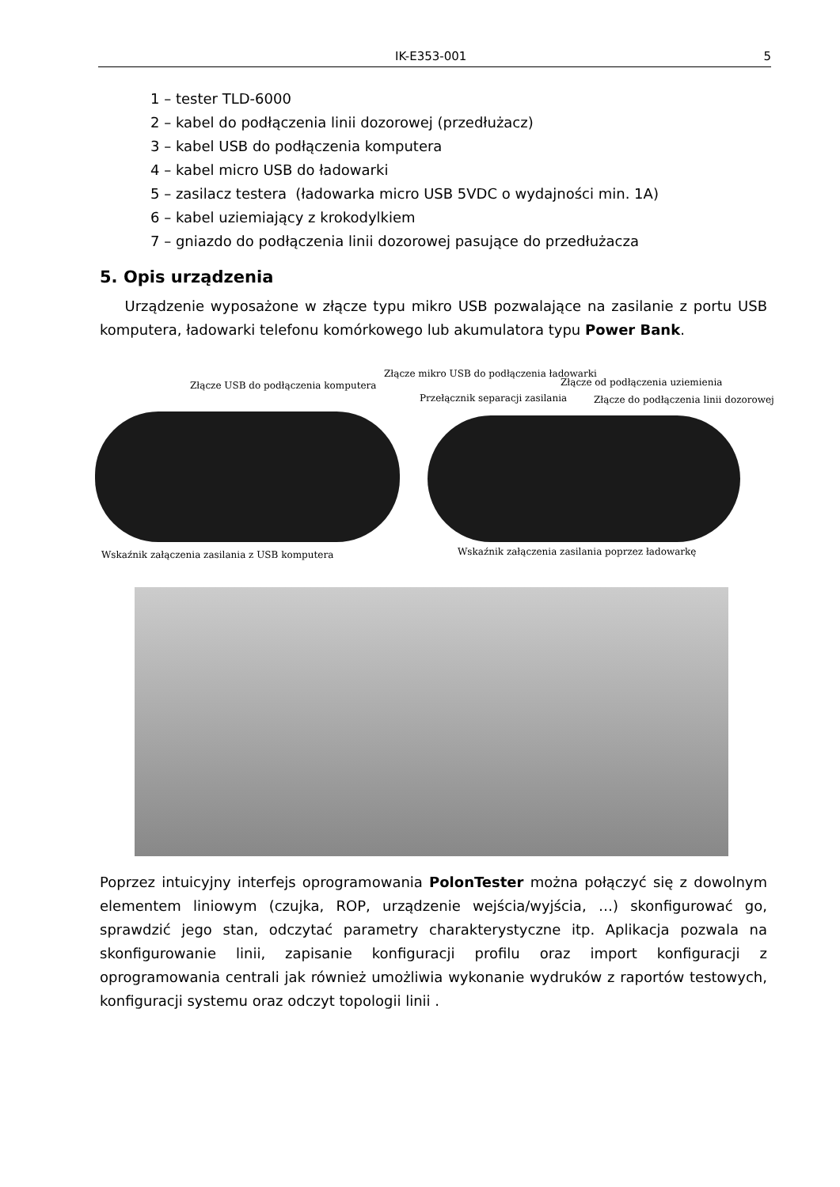IK-E353-001 5
1 – tester TLD-6000
2 – kabel do podłączenia linii dozorowej (przedłużacz)
3 – kabel USB do podłączenia komputera
4 – kabel micro USB do ładowarki
5 – zasilacz testera (ładowarka micro USB 5VDC o wydajności min. 1A)
6 – kabel uziemiający z krokodylkiem
7 – gniazdo do podłączenia linii dozorowej pasujące do przedłużacza
5. Opis urządzenia
Urządzenie wyposażone w złącze typu mikro USB pozwalające na zasilanie z portu USB komputera, ładowarki telefonu komórkowego lub akumulatora typu Power Bank.
Złącze mikro USB do podłączenia ładowarki
Złącze USB do podłączenia komputera
Złącze od podłączenia uziemienia
Przełącznik separacji zasilania
Złącze do podłączenia linii dozorowej
Wskaźnik załączenia zasilania z USB komputera
Wskaźnik załączenia zasilania poprzez ładowarkę
Poprzez intuicyjny interfejs oprogramowania PolonTester można połączyć się z dowolnym elementem liniowym (czujka, ROP, urządzenie wejścia/wyjścia, …) skonfigurować go, sprawdzić jego stan, odczytać parametry charakterystyczne itp. Aplikacja pozwala na skonfigurowanie linii, zapisanie konfiguracji profilu oraz import konfiguracji z oprogramowania centrali jak również umożliwia wykonanie wydruków z raportów testowych, konfiguracji systemu oraz odczyt topologii linii .